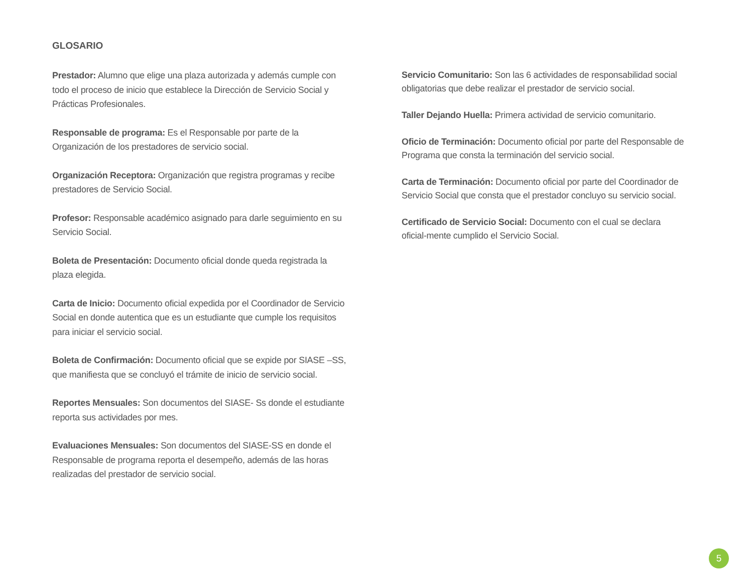GLOSARIO
Prestador: Alumno que elige una plaza autorizada y además cumple con todo el proceso de inicio que establece la Dirección de Servicio Social y Prácticas Profesionales.
Responsable de programa: Es el Responsable por parte de la Organización de los prestadores de servicio social.
Organización Receptora: Organización que registra programas y recibe prestadores de Servicio Social.
Profesor: Responsable académico asignado para darle seguimiento en su Servicio Social.
Boleta de Presentación: Documento oficial donde queda registrada la plaza elegida.
Carta de Inicio: Documento oficial expedida por el Coordinador de Servicio Social en donde autentica que es un estudiante que cumple los requisitos para iniciar el servicio social.
Boleta de Confirmación: Documento oficial que se expide por SIASE –SS, que manifiesta que se concluyó el trámite de inicio de servicio social.
Reportes Mensuales: Son documentos del SIASE- Ss donde el estudiante reporta sus actividades por mes.
Evaluaciones Mensuales: Son documentos del SIASE-SS en donde el Responsable de programa reporta el desempeño, además de las horas realizadas del prestador de servicio social.
Servicio Comunitario: Son las 6 actividades de responsabilidad social obligatorias que debe realizar el prestador de servicio social.
Taller Dejando Huella: Primera actividad de servicio comunitario.
Oficio de Terminación: Documento oficial por parte del Responsable de Programa que consta la terminación del servicio social.
Carta de Terminación: Documento oficial por parte del Coordinador de Servicio Social que consta que el prestador concluyo su servicio social.
Certificado de Servicio Social: Documento con el cual se declara oficial-mente cumplido el Servicio Social.
5